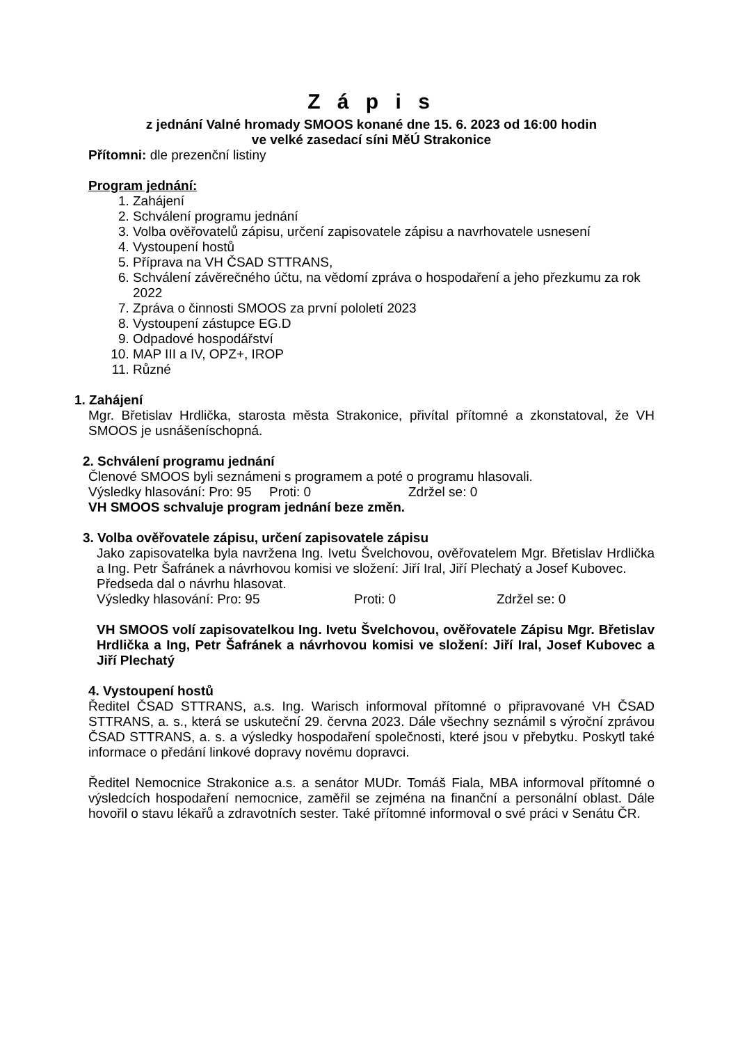Z á p i s
z jednání Valné hromady SMOOS konané dne 15. 6. 2023 od 16:00 hodin
ve velké zasedací síni MěÚ Strakonice
Přítomni: dle prezenční listiny
Program jednání:
1. Zahájení
2. Schválení programu jednání
3. Volba ověřovatelů zápisu, určení zapisovatele zápisu a navrhovatele usnesení
4. Vystoupení hostů
5. Příprava na VH ČSAD STTRANS,
6. Schválení závěrečného účtu, na vědomí zpráva o hospodaření a jeho přezkumu za rok 2022
7. Zpráva o činnosti SMOOS za první pololetí 2023
8. Vystoupení zástupce EG.D
9. Odpadové hospodářství
10. MAP III a IV, OPZ+, IROP
11. Různé
1. Zahájení
Mgr. Břetislav Hrdlička, starosta města Strakonice, přivítal přítomné a zkonstatoval, že VH SMOOS je usnášeníschopná.
2. Schválení programu jednání
Členové SMOOS byli seznámeni s programem a poté o programu hlasovali.
Výsledky hlasování: Pro: 95 Proti: 0 Zdržel se: 0
VH SMOOS schvaluje program jednání beze změn.
3. Volba ověřovatele zápisu, určení zapisovatele zápisu
Jako zapisovatelka byla navržena Ing. Ivetu Švelchovou, ověřovatelem Mgr. Břetislav Hrdlička a Ing. Petr Šafránek a návrhovou komisi ve složení: Jiří Iral, Jiří Plechatý a Josef Kubovec.
Předseda dal o návrhu hlasovat.
Výsledky hlasování: Pro: 95 Proti: 0 Zdržel se: 0
VH SMOOS volí zapisovatelkou Ing. Ivetu Švelchovou, ověřovatele Zápisu Mgr. Břetislav Hrdlička a Ing, Petr Šafránek a návrhovou komisi ve složení: Jiří Iral, Josef Kubovec a Jiří Plechatý
4. Vystoupení hostů
Ředitel ČSAD STTRANS, a.s. Ing. Warisch informoval přítomné o připravované VH ČSAD STTRANS, a. s., která se uskuteční 29. června 2023. Dále všechny seznámil s výroční zprávou ČSAD STTRANS, a. s. a výsledky hospodaření společnosti, které jsou v přebytku. Poskytl také informace o předání linkové dopravy novému dopravci.
Ředitel Nemocnice Strakonice a.s. a senátor MUDr. Tomáš Fiala, MBA informoval přítomné o výsledcích hospodaření nemocnice, zaměřil se zejména na finanční a personální oblast. Dále hovořil o stavu lékařů a zdravotních sester. Také přítomné informoval o své práci v Senátu ČR.